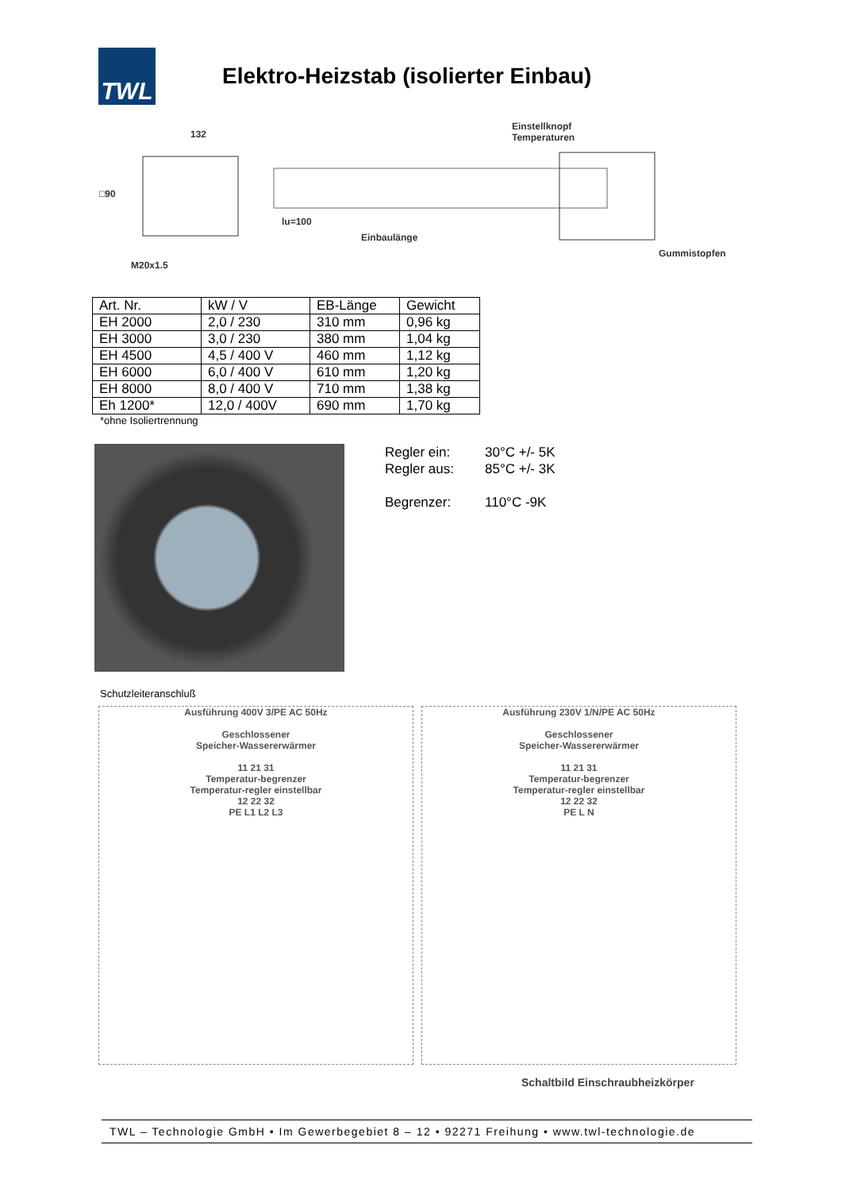TWL
Elektro-Heizstab (isolierter Einbau)
132
Einstellknopf
Temperaturen
□90
lu=100
Einbaulänge
Gummistopfen
M20x1.5
| Art. Nr. | kW / V | EB-Länge | Gewicht |
| EH 2000 | 2,0 / 230 | 310 mm | 0,96 kg |
| EH 3000 | 3,0 / 230 | 380 mm | 1,04 kg |
| EH 4500 | 4,5 / 400 V | 460 mm | 1,12 kg |
| EH 6000 | 6,0 / 400 V | 610 mm | 1,20 kg |
| EH 8000 | 8,0 / 400 V | 710 mm | 1,38 kg |
| Eh 1200* | 12,0 / 400V | 690 mm | 1,70 kg |
*ohne Isoliertrennung
Regler ein: 30°C +/- 5K
Regler aus: 85°C +/- 3K
Begrenzer: 110°C -9K
Schutzleiteranschluß
Ausführung 400V 3/PE AC 50Hz
Geschlossener
Speicher-Wassererwärmer
11 21 31
Temperatur-begrenzer
Temperatur-regler einstellbar
12 22 32
PE L1 L2 L3
Ausführung 230V 1/N/PE AC 50Hz
Geschlossener
Speicher-Wassererwärmer
11 21 31
Temperatur-begrenzer
Temperatur-regler einstellbar
12 22 32
PE L N
Schaltbild Einschraubheizkörper
TWL – Technologie GmbH • Im Gewerbegebiet 8 – 12 • 92271 Freihung • www.twl-technologie.de